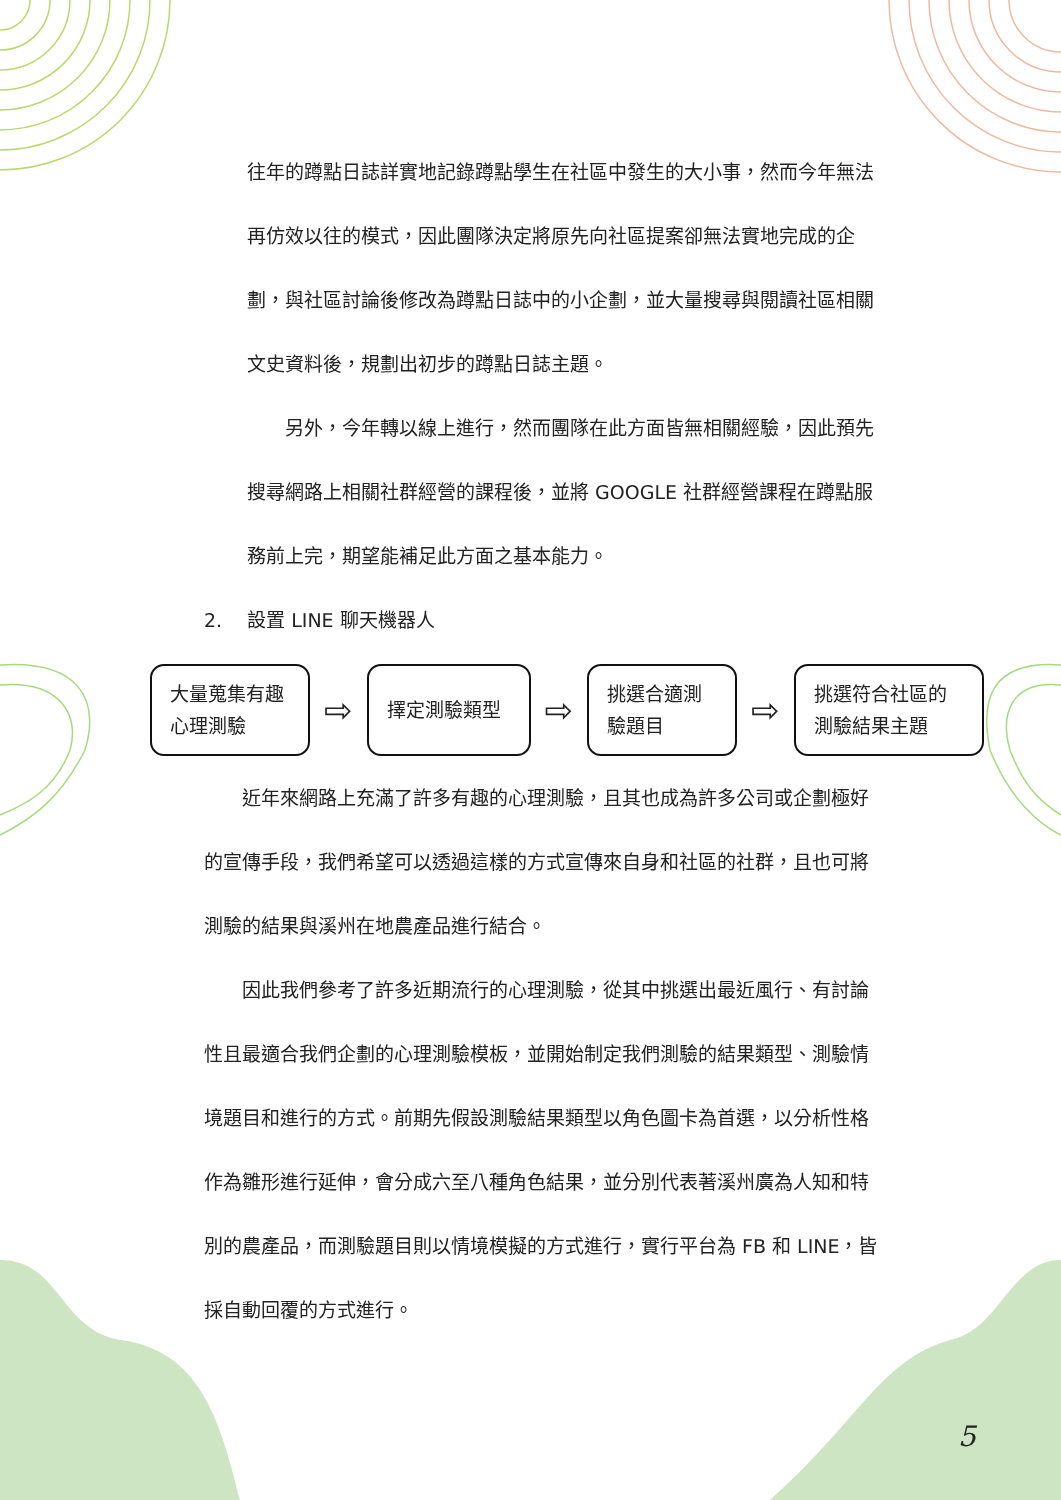往年的蹲點日誌詳實地記錄蹲點學生在社區中發生的大小事，然而今年無法再仿效以往的模式，因此團隊決定將原先向社區提案卻無法實地完成的企劃，與社區討論後修改為蹲點日誌中的小企劃，並大量搜尋與閱讀社區相關文史資料後，規劃出初步的蹲點日誌主題。
　　另外，今年轉以線上進行，然而團隊在此方面皆無相關經驗，因此預先搜尋網路上相關社群經營的課程後，並將 GOOGLE 社群經營課程在蹲點服務前上完，期望能補足此方面之基本能力。
2.　 設置 LINE 聊天機器人
大量蒐集有趣心理測驗
⇨
擇定測驗類型
⇨
挑選合適測驗題目
⇨
挑選符合社區的測驗結果主題
　　近年來網路上充滿了許多有趣的心理測驗，且其也成為許多公司或企劃極好的宣傳手段，我們希望可以透過這樣的方式宣傳來自身和社區的社群，且也可將測驗的結果與溪州在地農產品進行結合。
　　因此我們參考了許多近期流行的心理測驗，從其中挑選出最近風行、有討論性且最適合我們企劃的心理測驗模板，並開始制定我們測驗的結果類型、測驗情境題目和進行的方式。前期先假設測驗結果類型以角色圖卡為首選，以分析性格作為雛形進行延伸，會分成六至八種角色結果，並分別代表著溪州廣為人知和特別的農產品，而測驗題目則以情境模擬的方式進行，實行平台為 FB 和 LINE，皆採自動回覆的方式進行。
5